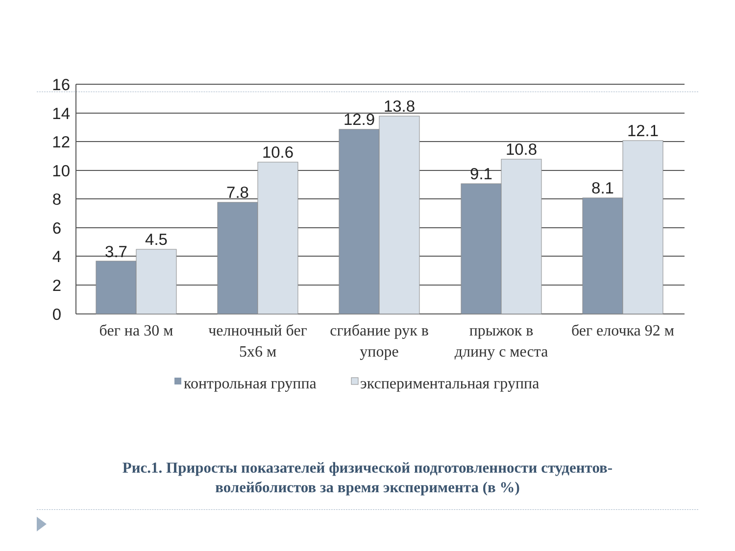16
14
12
10
8
6
4
2
0
3.7
4.5
7.8
10.6
12.9
13.8
9.1
10.8
8.1
12.1
бег на 30 м
челночный бег
5х6 м
сгибание рук в
упоре
прыжок в
длину с места
бег елочка 92 м
контрольная группа
экспериментальная группа
Рис.1. Приросты показателей физической подготовленности студентов-
волейболистов за время эксперимента (в %)